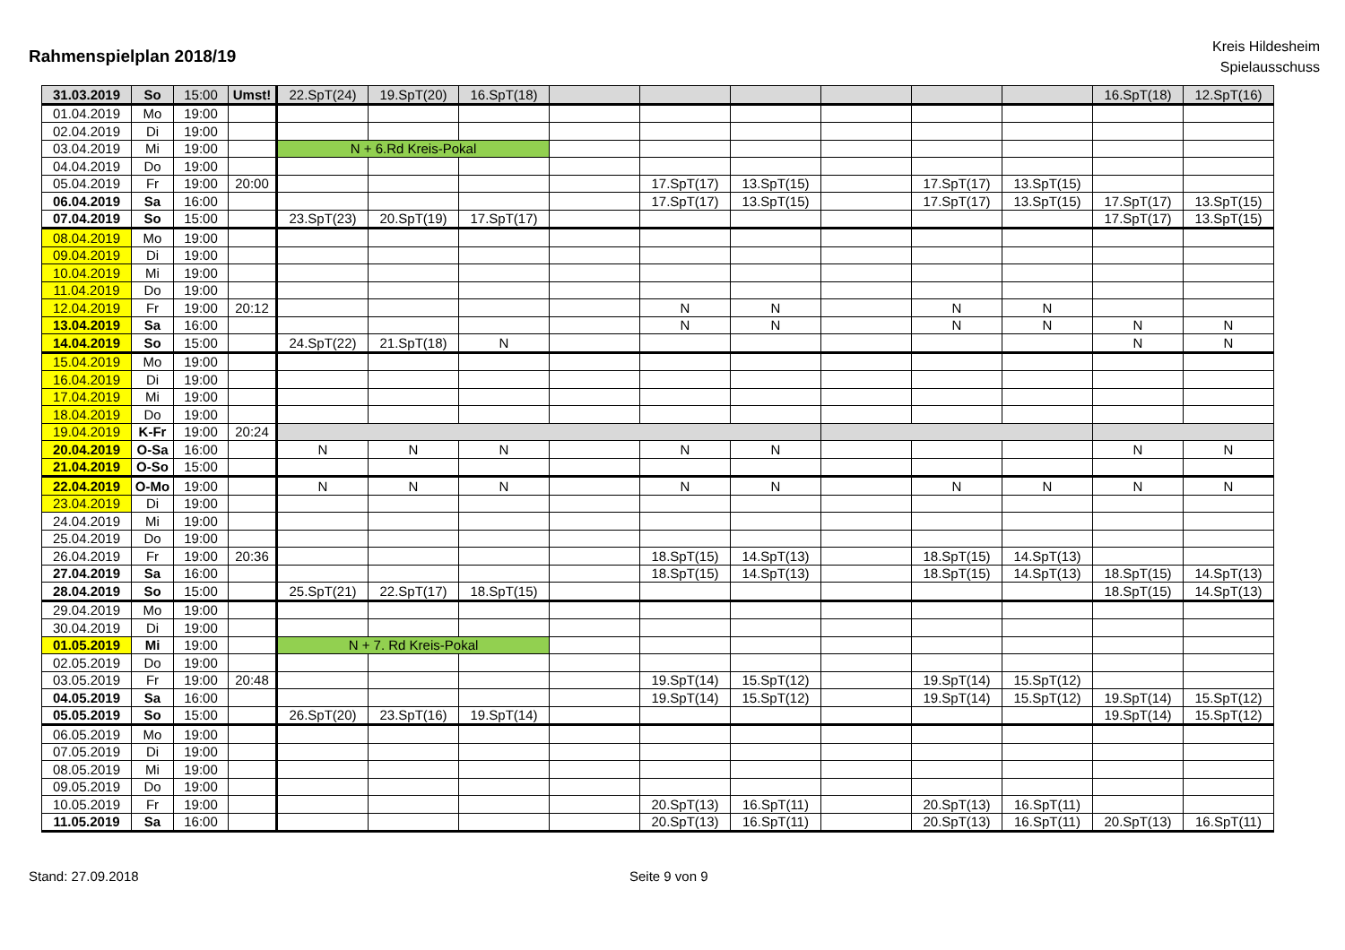Rahmenspielplan 2018/19
Kreis Hildesheim
Spielausschuss
| 31.03.2019 | So | 15:00 | Umst! | 22.SpT(24) | 19.SpT(20) | 16.SpT(18) | | | | | | | 16.SpT(18) | 12.SpT(16) |
| 01.04.2019 | Mo | 19:00 | | | | | | | | | | | | |
| 02.04.2019 | Di | 19:00 | | | | | | | | | | | | |
| 03.04.2019 | Mi | 19:00 | | N + 6.Rd Kreis-Pokal | | | | | | | | | | |
| 04.04.2019 | Do | 19:00 | | | | | | | | | | | | |
| 05.04.2019 | Fr | 19:00 | 20:00 | | | | | 17.SpT(17) | 13.SpT(15) | | 17.SpT(17) | 13.SpT(15) | | |
| 06.04.2019 | Sa | 16:00 | | | | | | 17.SpT(17) | 13.SpT(15) | | 17.SpT(17) | 13.SpT(15) | 17.SpT(17) | 13.SpT(15) |
| 07.04.2019 | So | 15:00 | | 23.SpT(23) | 20.SpT(19) | 17.SpT(17) | | | | | | | 17.SpT(17) | 13.SpT(15) |
| 08.04.2019 | Mo | 19:00 | | | | | | | | | | | | |
| 09.04.2019 | Di | 19:00 | | | | | | | | | | | | |
| 10.04.2019 | Mi | 19:00 | | | | | | | | | | | | |
| 11.04.2019 | Do | 19:00 | | | | | | | | | | | | |
| 12.04.2019 | Fr | 19:00 | 20:12 | | | | | N | N | | N | N | | |
| 13.04.2019 | Sa | 16:00 | | | | | | N | N | | N | N | N | N |
| 14.04.2019 | So | 15:00 | | 24.SpT(22) | 21.SpT(18) | N | | | | | | | N | N |
| 15.04.2019 | Mo | 19:00 | | | | | | | | | | | | |
| 16.04.2019 | Di | 19:00 | | | | | | | | | | | | |
| 17.04.2019 | Mi | 19:00 | | | | | | | | | | | | |
| 18.04.2019 | Do | 19:00 | | | | | | | | | | | | |
| 19.04.2019 | K-Fr | 19:00 | 20:24 | | | | | | | | | | | |
| 20.04.2019 | O-Sa | 16:00 | | N | N | N | | N | N | | | | N | N |
| 21.04.2019 | O-So | 15:00 | | | | | | | | | | | | |
| 22.04.2019 | O-Mo | 19:00 | | N | N | N | | N | N | | N | N | N | N |
| 23.04.2019 | Di | 19:00 | | | | | | | | | | | | |
| 24.04.2019 | Mi | 19:00 | | | | | | | | | | | | |
| 25.04.2019 | Do | 19:00 | | | | | | | | | | | | |
| 26.04.2019 | Fr | 19:00 | 20:36 | | | | | 18.SpT(15) | 14.SpT(13) | | 18.SpT(15) | 14.SpT(13) | | |
| 27.04.2019 | Sa | 16:00 | | | | | | 18.SpT(15) | 14.SpT(13) | | 18.SpT(15) | 14.SpT(13) | 18.SpT(15) | 14.SpT(13) |
| 28.04.2019 | So | 15:00 | | 25.SpT(21) | 22.SpT(17) | 18.SpT(15) | | | | | | | 18.SpT(15) | 14.SpT(13) |
| 29.04.2019 | Mo | 19:00 | | | | | | | | | | | | |
| 30.04.2019 | Di | 19:00 | | | | | | | | | | | | |
| 01.05.2019 | Mi | 19:00 | | N + 7. Rd Kreis-Pokal | | | | | | | | | | |
| 02.05.2019 | Do | 19:00 | | | | | | | | | | | | |
| 03.05.2019 | Fr | 19:00 | 20:48 | | | | | 19.SpT(14) | 15.SpT(12) | | 19.SpT(14) | 15.SpT(12) | | |
| 04.05.2019 | Sa | 16:00 | | | | | | 19.SpT(14) | 15.SpT(12) | | 19.SpT(14) | 15.SpT(12) | 19.SpT(14) | 15.SpT(12) |
| 05.05.2019 | So | 15:00 | | 26.SpT(20) | 23.SpT(16) | 19.SpT(14) | | | | | | | 19.SpT(14) | 15.SpT(12) |
| 06.05.2019 | Mo | 19:00 | | | | | | | | | | | | |
| 07.05.2019 | Di | 19:00 | | | | | | | | | | | | |
| 08.05.2019 | Mi | 19:00 | | | | | | | | | | | | |
| 09.05.2019 | Do | 19:00 | | | | | | | | | | | | |
| 10.05.2019 | Fr | 19:00 | | | | | | 20.SpT(13) | 16.SpT(11) | | 20.SpT(13) | 16.SpT(11) | | |
| 11.05.2019 | Sa | 16:00 | | | | | | 20.SpT(13) | 16.SpT(11) | | 20.SpT(13) | 16.SpT(11) | 20.SpT(13) | 16.SpT(11) |
Stand: 27.09.2018 Seite 9 von 9